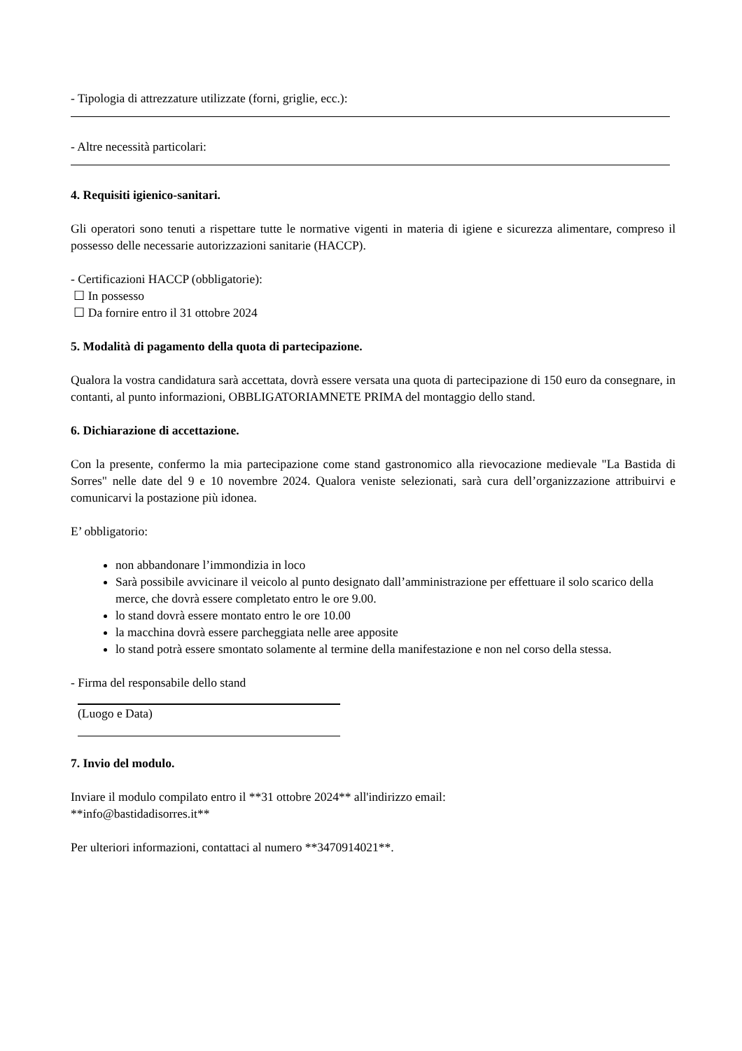- Tipologia di attrezzature utilizzate (forni, griglie, ecc.):
- Altre necessità particolari:
4. Requisiti igienico-sanitari.
Gli operatori sono tenuti a rispettare tutte le normative vigenti in materia di igiene e sicurezza alimentare, compreso il possesso delle necessarie autorizzazioni sanitarie (HACCP).
- Certificazioni HACCP (obbligatorie):
☐ In possesso
☐ Da fornire entro il 31 ottobre 2024
5. Modalità di pagamento della quota di partecipazione.
Qualora la vostra candidatura sarà accettata, dovrà essere versata una quota di partecipazione di 150 euro da consegnare, in contanti, al punto informazioni, OBBLIGATORIAMNETE PRIMA del montaggio dello stand.
6. Dichiarazione di accettazione.
Con la presente, confermo la mia partecipazione come stand gastronomico alla rievocazione medievale "La Bastida di Sorres" nelle date del 9 e 10 novembre 2024. Qualora veniste selezionati, sarà cura dell’organizzazione attribuirvi e comunicarvi la postazione più idonea.
E’ obbligatorio:
non abbandonare l’immondizia in loco
Sarà possibile avvicinare il veicolo al punto designato dall’amministrazione per effettuare il solo scarico della merce, che dovrà essere completato entro le ore 9.00.
lo stand dovrà essere montato entro le ore 10.00
la macchina dovrà essere parcheggiata nelle aree apposite
lo stand potrà essere smontato solamente al termine della manifestazione e non nel corso della stessa.
- Firma del responsabile dello stand
(Luogo e Data)
7. Invio del modulo.
Inviare il modulo compilato entro il **31 ottobre 2024** all'indirizzo email:
**info@bastidadisorres.it**
Per ulteriori informazioni, contattaci al numero **3470914021**.